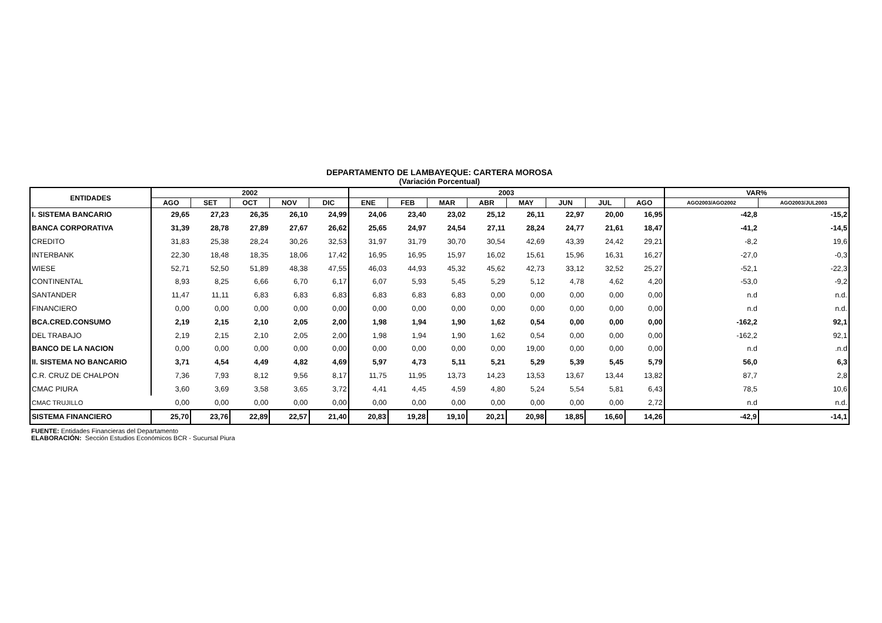DEPARTAMENTO DE LAMBAYEQUE: CARTERA MOROSA
(Variación Porcentual)
| ENTIDADES | 2002 | | | | | 2003 | | | | | | | | VAR% | |
| --- | --- | --- | --- | --- | --- | --- | --- | --- | --- | --- | --- | --- | --- | --- | --- |
| | AGO | SET | OCT | NOV | DIC | ENE | FEB | MAR | ABR | MAY | JUN | JUL | AGO | AGO2003/AGO2002 | AGO2003/JUL2003 |
| I. SISTEMA BANCARIO | 29,65 | 27,23 | 26,35 | 26,10 | 24,99 | 24,06 | 23,40 | 23,02 | 25,12 | 26,11 | 22,97 | 20,00 | 16,95 | -42,8 | -15,2 |
| BANCA CORPORATIVA | 31,39 | 28,78 | 27,89 | 27,67 | 26,62 | 25,65 | 24,97 | 24,54 | 27,11 | 28,24 | 24,77 | 21,61 | 18,47 | -41,2 | -14,5 |
| CREDITO | 31,83 | 25,38 | 28,24 | 30,26 | 32,53 | 31,97 | 31,79 | 30,70 | 30,54 | 42,69 | 43,39 | 24,42 | 29,21 | -8,2 | 19,6 |
| INTERBANK | 22,30 | 18,48 | 18,35 | 18,06 | 17,42 | 16,95 | 16,95 | 15,97 | 16,02 | 15,61 | 15,96 | 16,31 | 16,27 | -27,0 | -0,3 |
| WIESE | 52,71 | 52,50 | 51,89 | 48,38 | 47,55 | 46,03 | 44,93 | 45,32 | 45,62 | 42,73 | 33,12 | 32,52 | 25,27 | -52,1 | -22,3 |
| CONTINENTAL | 8,93 | 8,25 | 6,66 | 6,70 | 6,17 | 6,07 | 5,93 | 5,45 | 5,29 | 5,12 | 4,78 | 4,62 | 4,20 | -53,0 | -9,2 |
| SANTANDER | 11,47 | 11,11 | 6,83 | 6,83 | 6,83 | 6,83 | 6,83 | 6,83 | 0,00 | 0,00 | 0,00 | 0,00 | 0,00 | n.d | n.d. |
| FINANCIERO | 0,00 | 0,00 | 0,00 | 0,00 | 0,00 | 0,00 | 0,00 | 0,00 | 0,00 | 0,00 | 0,00 | 0,00 | 0,00 | n.d | n.d. |
| BCA.CRED.CONSUMO | 2,19 | 2,15 | 2,10 | 2,05 | 2,00 | 1,98 | 1,94 | 1,90 | 1,62 | 0,54 | 0,00 | 0,00 | 0,00 | -162,2 | 92,1 |
| DEL TRABAJO | 2,19 | 2,15 | 2,10 | 2,05 | 2,00 | 1,98 | 1,94 | 1,90 | 1,62 | 0,54 | 0,00 | 0,00 | 0,00 | -162,2 | 92,1 |
| BANCO DE LA NACION | 0,00 | 0,00 | 0,00 | 0,00 | 0,00 | 0,00 | 0,00 | 0,00 | 0,00 | 19,00 | 0,00 | 0,00 | 0,00 | n.d | .n.d |
| II. SISTEMA NO BANCARIO | 3,71 | 4,54 | 4,49 | 4,82 | 4,69 | 5,97 | 4,73 | 5,11 | 5,21 | 5,29 | 5,39 | 5,45 | 5,79 | 56,0 | 6,3 |
| C.R. CRUZ DE CHALPON | 7,36 | 7,93 | 8,12 | 9,56 | 8,17 | 11,75 | 11,95 | 13,73 | 14,23 | 13,53 | 13,67 | 13,44 | 13,82 | 87,7 | 2,8 |
| CMAC PIURA | 3,60 | 3,69 | 3,58 | 3,65 | 3,72 | 4,41 | 4,45 | 4,59 | 4,80 | 5,24 | 5,54 | 5,81 | 6,43 | 78,5 | 10,6 |
| CMAC TRUJILLO | 0,00 | 0,00 | 0,00 | 0,00 | 0,00 | 0,00 | 0,00 | 0,00 | 0,00 | 0,00 | 0,00 | 0,00 | 2,72 | n.d | n.d. |
| SISTEMA FINANCIERO | 25,70 | 23,76 | 22,89 | 22,57 | 21,40 | 20,83 | 19,28 | 19,10 | 20,21 | 20,98 | 18,85 | 16,60 | 14,26 | -42,9 | -14,1 |
FUENTE: Entidades Financieras del Departamento
ELABORACIÓN: Sección Estudios Económicos BCR - Sucursal Piura